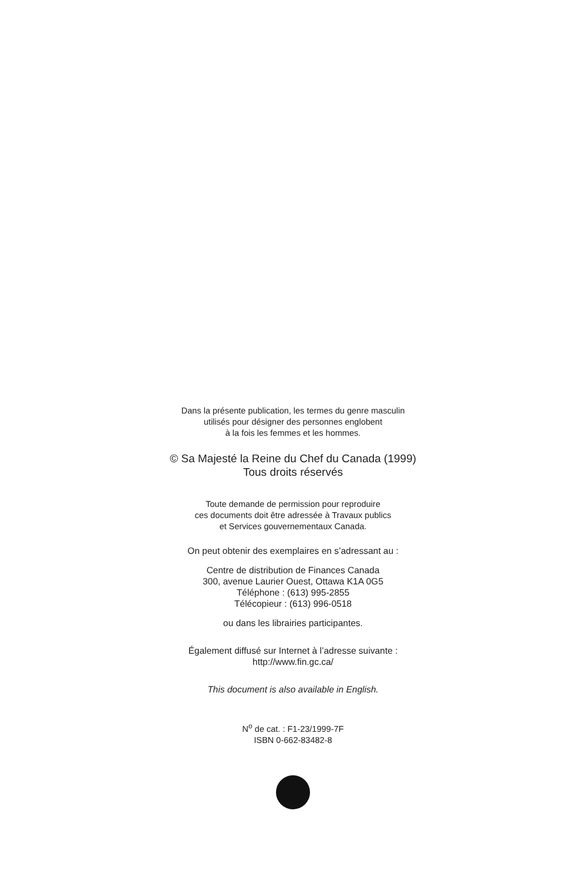Dans la présente publication, les termes du genre masculin
utilisés pour désigner des personnes englobent
à la fois les femmes et les hommes.
© Sa Majesté la Reine du Chef du Canada (1999)
Tous droits réservés
Toute demande de permission pour reproduire
ces documents doit être adressée à Travaux publics
et Services gouvernementaux Canada.
On peut obtenir des exemplaires en s’adressant au :
Centre de distribution de Finances Canada
300, avenue Laurier Ouest, Ottawa K1A 0G5
Téléphone : (613) 995-2855
Télécopieur : (613) 996-0518
ou dans les librairies participantes.
Également diffusé sur Internet à l’adresse suivante :
http://www.fin.gc.ca/
This document is also available in English.
N<sup>o</sup> de cat. : F1-23/1999-7F
ISBN 0-662-83482-8